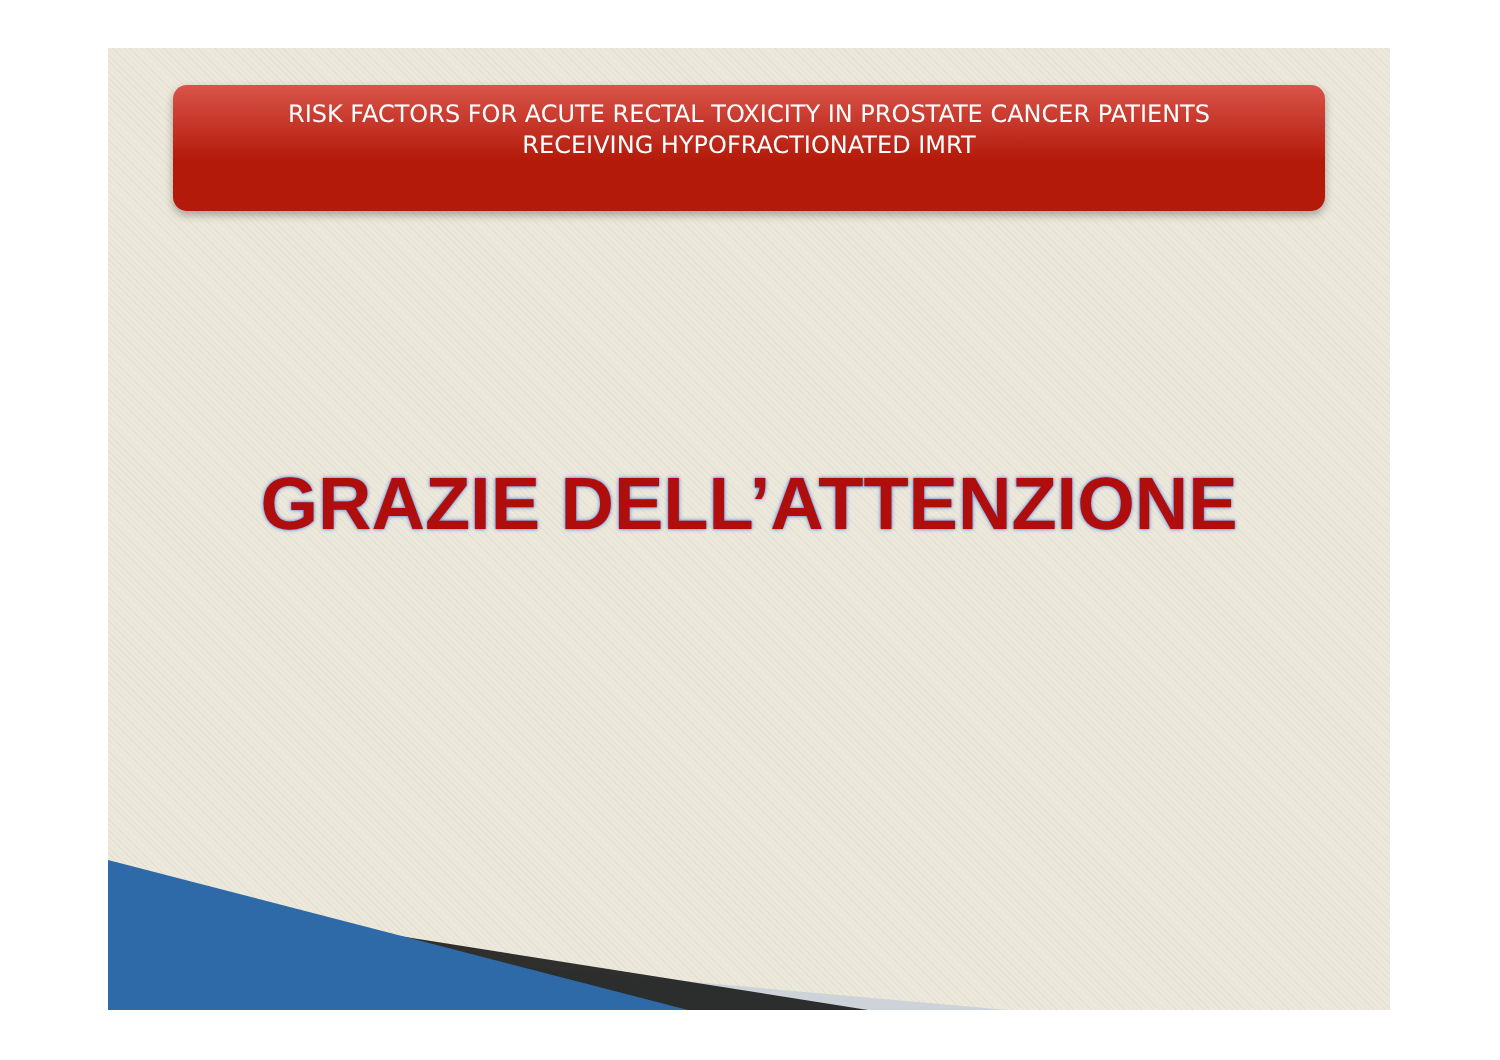RISK FACTORS FOR ACUTE RECTAL TOXICITY IN PROSTATE CANCER PATIENTS
RECEIVING HYPOFRACTIONATED IMRT
GRAZIE DELL’ATTENZIONE